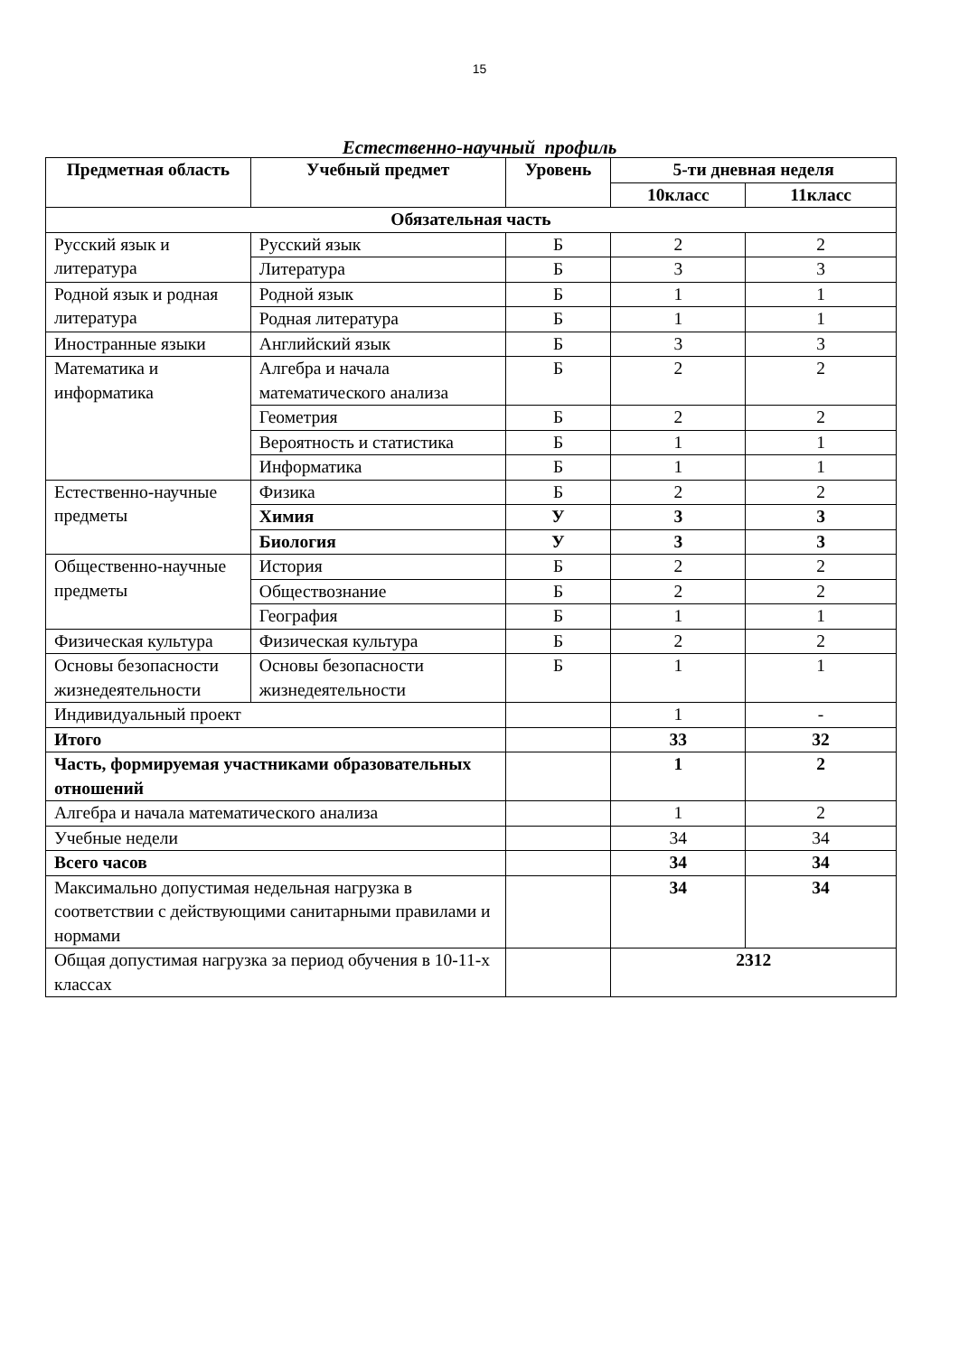15
Естественно-научный профиль
| Предметная область | Учебный предмет | Уровень | 5-ти дневная неделя | |
| --- | --- | --- | --- | --- |
| | | | 10класс | 11класс |
| Обязательная часть | | | | |
| Русский язык и литература | Русский язык | Б | 2 | 2 |
| | Литература | Б | 3 | 3 |
| Родной язык и родная литература | Родной язык | Б | 1 | 1 |
| | Родная литература | Б | 1 | 1 |
| Иностранные языки | Английский язык | Б | 3 | 3 |
| Математика и информатика | Алгебра и начала математического анализа | Б | 2 | 2 |
| | Геометрия | Б | 2 | 2 |
| | Вероятность и статистика | Б | 1 | 1 |
| | Информатика | Б | 1 | 1 |
| Естественно-научные предметы | Физика | Б | 2 | 2 |
| | Химия | У | 3 | 3 |
| | Биология | У | 3 | 3 |
| Общественно-научные предметы | История | Б | 2 | 2 |
| | Обществознание | Б | 2 | 2 |
| | География | Б | 1 | 1 |
| Физическая культура | Физическая культура | Б | 2 | 2 |
| Основы безопасности жизнедеятельности | Основы безопасности жизнедеятельности | Б | 1 | 1 |
| Индивидуальный проект | | | 1 | - |
| Итого | | | 33 | 32 |
| Часть, формируемая участниками образовательных отношений | | | 1 | 2 |
| Алгебра и начала математического анализа | | | 1 | 2 |
| Учебные недели | | | 34 | 34 |
| Всего часов | | | 34 | 34 |
| Максимально допустимая недельная нагрузка в соответствии с действующими санитарными правилами и нормами | | | 34 | 34 |
| Общая допустимая нагрузка за период обучения в 10-11-х классах | | | 2312 | |